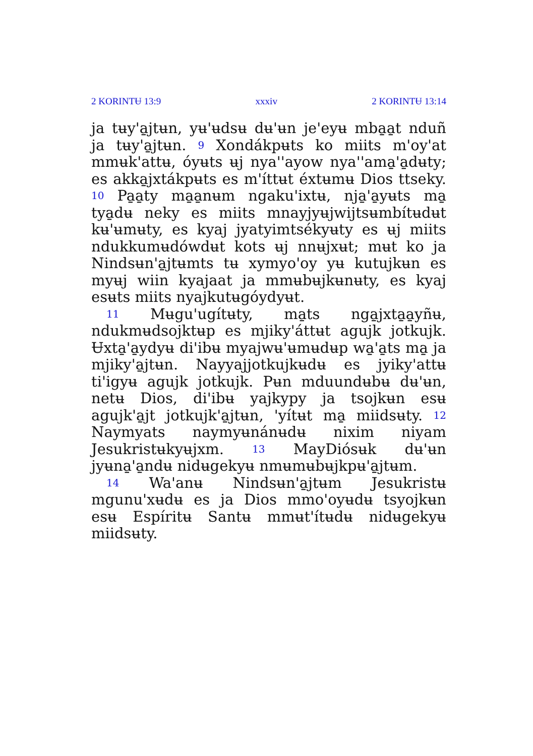2 KORINTɄ 13:9 xxxiv 2 KORINTɄ 13:14
ja tʉy'a̱jtʉn, yʉ'ʉdsʉ dʉ'ʉn je'eyʉ mba̱a̱t nduñ ja tʉy'a̱jtʉn. <sup>9</sup> Xondákpʉts ko miits m'oy'at mmʉk'attʉ, óyʉts ʉj nya''ayow nya''ama̱'a̱dʉty; es akka̱jxtákpʉts es m'íttʉt éxtʉmʉ Dios ttseky. <sup>10</sup> Pa̱a̱ty ma̱a̱nʉm ngaku'ixtʉ, nja̱'a̱yʉts ma̱ tya̱dʉ neky es miits mnayjyʉjwijtsʉmbítʉdʉt kʉ'ʉmʉty, es kyaj jyatyimtsékyʉty es ʉj miits ndukkumʉdówdʉt kots ʉj nnʉjxʉt; mʉt ko ja Nindsʉn'a̱jtʉmts tʉ xymyo'oy yʉ kutujkʉn es myʉj wiin kyajaat ja mmʉbʉjkʉnʉty, es kyaj esʉts miits nyajkutʉgóydyʉt.
<sup>11</sup> Mʉgu'ugítʉty, ma̱ts nga̱jxta̱a̱yñʉ, ndukmʉdsojktʉp es mjiky'áttʉt agujk jotkujk. Ʉxta̱'a̱ydyʉ di'ibʉ myajwʉ'ʉmʉdʉp wa̱'a̱ts ma̱ ja mjiky'a̱jtʉn. Nayyajjotkujkʉdʉ es jyiky'attʉ ti'igyʉ agujk jotkujk. Pʉn mduundʉbʉ dʉ'ʉn, netʉ Dios, di'ibʉ yajkypy ja tsojkʉn esʉ agujk'a̱jt jotkujk'a̱jtʉn, 'yítʉt ma̱ miidsʉty. <sup>12</sup> Naymyats naymyʉnánʉdʉ nixim niyam Jesukristʉkyʉjxm. <sup>13</sup> MayDiósʉk dʉ'ʉn jyʉna̱'a̱ndʉ nidʉgekyʉ nmʉmʉbʉjkpʉ'a̱jtʉm.
<sup>14</sup> Wa'anʉ Nindsʉn'a̱jtʉm Jesukristʉ mgunu'xʉdʉ es ja Dios mmo'oyʉdʉ tsyojkʉn esʉ Espíritʉ Santʉ mmʉt'ítʉdʉ nidʉgekyʉ miidsʉty.